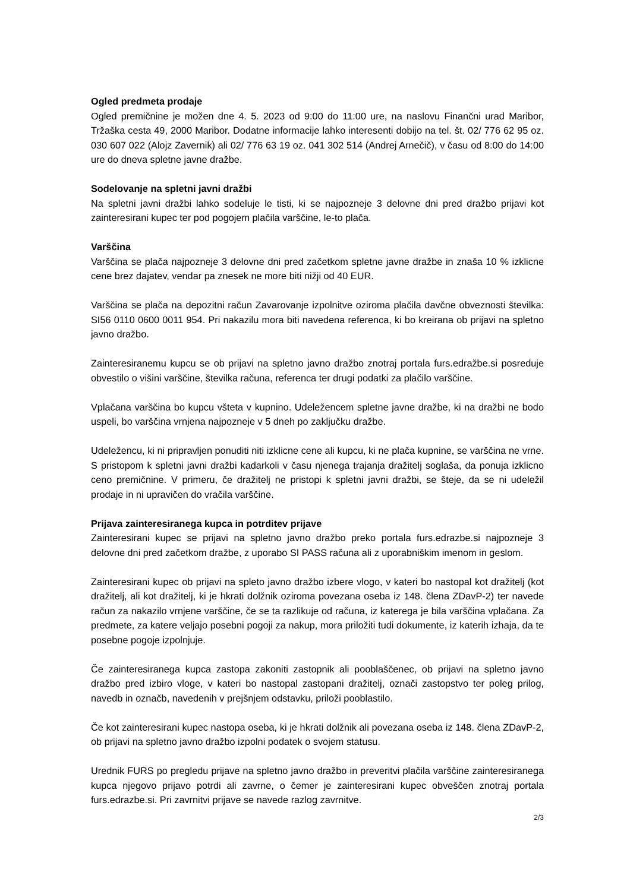Ogled predmeta prodaje
Ogled premičnine je možen dne 4. 5. 2023 od 9:00 do 11:00 ure, na naslovu Finančni urad Maribor, Tržaška cesta 49, 2000 Maribor. Dodatne informacije lahko interesenti dobijo na tel. št. 02/ 776 62 95 oz. 030 607 022 (Alojz Zavernik) ali 02/ 776 63 19 oz. 041 302 514 (Andrej Arnečič), v času od 8:00 do 14:00 ure do dneva spletne javne dražbe.
Sodelovanje na spletni javni dražbi
Na spletni javni dražbi lahko sodeluje le tisti, ki se najpozneje 3 delovne dni pred dražbo prijavi kot zainteresirani kupec ter pod pogojem plačila varščine, le-to plača.
Varščina
Varščina se plača najpozneje 3 delovne dni pred začetkom spletne javne dražbe in znaša 10 % izklicne cene brez dajatev, vendar pa znesek ne more biti nižji od 40 EUR.
Varščina se plača na depozitni račun Zavarovanje izpolnitve oziroma plačila davčne obveznosti številka: SI56 0110 0600 0011 954. Pri nakazilu mora biti navedena referenca, ki bo kreirana ob prijavi na spletno javno dražbo.
Zainteresiranemu kupcu se ob prijavi na spletno javno dražbo znotraj portala furs.edražbe.si posreduje obvestilo o višini varščine, številka računa, referenca ter drugi podatki za plačilo varščine.
Vplačana varščina bo kupcu všteta v kupnino. Udeležencem spletne javne dražbe, ki na dražbi ne bodo uspeli, bo varščina vrnjena najpozneje v 5 dneh po zaključku dražbe.
Udeležencu, ki ni pripravljen ponuditi niti izklicne cene ali kupcu, ki ne plača kupnine, se varščina ne vrne. S pristopom k spletni javni dražbi kadarkoli v času njenega trajanja dražitelj soglaša, da ponuja izklicno ceno premičnine. V primeru, če dražitelj ne pristopi k spletni javni dražbi, se šteje, da se ni udeležil prodaje in ni upravičen do vračila varščine.
Prijava zainteresiranega kupca in potrditev prijave
Zainteresirani kupec se prijavi na spletno javno dražbo preko portala furs.edrazbe.si najpozneje 3 delovne dni pred začetkom dražbe, z uporabo SI PASS računa ali z uporabniškim imenom in geslom.
Zainteresirani kupec ob prijavi na spleto javno dražbo izbere vlogo, v kateri bo nastopal kot dražitelj (kot dražitelj, ali kot dražitelj, ki je hkrati dolžnik oziroma povezana oseba iz 148. člena ZDavP-2) ter navede račun za nakazilo vrnjene varščine, če se ta razlikuje od računa, iz katerega je bila varščina vplačana. Za predmete, za katere veljajo posebni pogoji za nakup, mora priložiti tudi dokumente, iz katerih izhaja, da te posebne pogoje izpolnjuje.
Če zainteresiranega kupca zastopa zakoniti zastopnik ali pooblaščenec, ob prijavi na spletno javno dražbo pred izbiro vloge, v kateri bo nastopal zastopani dražitelj, označi zastopstvo ter poleg prilog, navedb in označb, navedenih v prejšnjem odstavku, priloži pooblastilo.
Če kot zainteresirani kupec nastopa oseba, ki je hkrati dolžnik ali povezana oseba iz 148. člena ZDavP-2, ob prijavi na spletno javno dražbo izpolni podatek o svojem statusu.
Urednik FURS po pregledu prijave na spletno javno dražbo in preveritvi plačila varščine zainteresiranega kupca njegovo prijavo potrdi ali zavrne, o čemer je zainteresirani kupec obveščen znotraj portala furs.edrazbe.si. Pri zavrnitvi prijave se navede razlog zavrnitve.
2/3